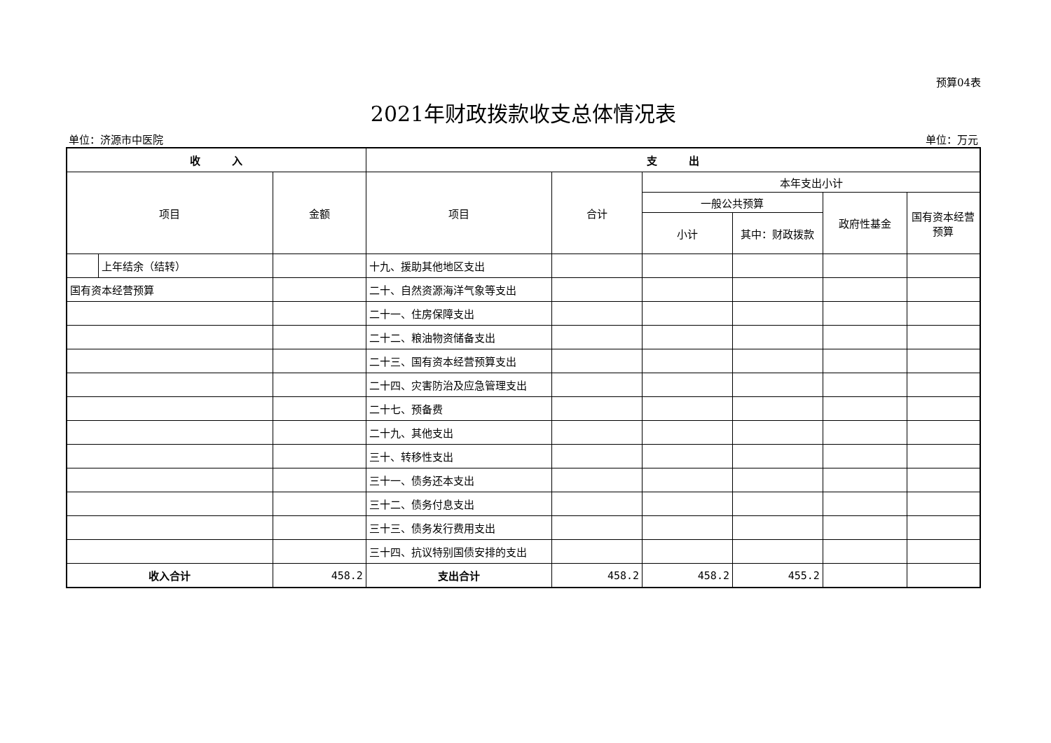预算04表
2021年财政拨款收支总体情况表
单位：济源市中医院 单位：万元
| 收 入 | | | 支 出 | | | | | |
| --- | --- | --- | --- | --- | --- | --- | --- | --- |
| 项目 | | 金额 | 项目 | 合计 | 本年支出小计 | | | |
| | | | | | 一般公共预算 | | 政府性基金 | 国有资本经营预算 |
| | | | | | 小计 | 其中：财政拨款 | | |
| | 上年结余（结转） | | 十九、援助其他地区支出 | | | | | |
| 国有资本经营预算 | | | 二十、自然资源海洋气象等支出 | | | | | |
| | | | 二十一、住房保障支出 | | | | | |
| | | | 二十二、粮油物资储备支出 | | | | | |
| | | | 二十三、国有资本经营预算支出 | | | | | |
| | | | 二十四、灾害防治及应急管理支出 | | | | | |
| | | | 二十七、预备费 | | | | | |
| | | | 二十九、其他支出 | | | | | |
| | | | 三十、转移性支出 | | | | | |
| | | | 三十一、债务还本支出 | | | | | |
| | | | 三十二、债务付息支出 | | | | | |
| | | | 三十三、债务发行费用支出 | | | | | |
| | | | 三十四、抗议特别国债安排的支出 | | | | | |
| 收入合计 | | 458.2 | 支出合计 | 458.2 | 458.2 | 455.2 | | |